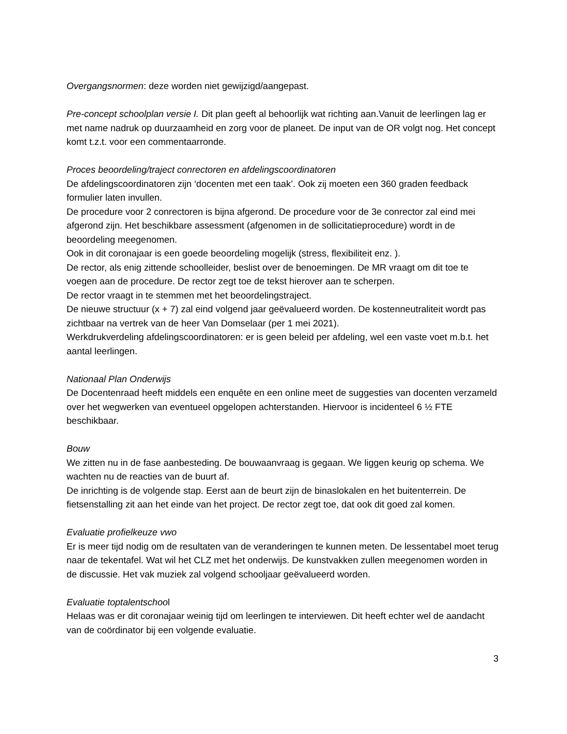Overgangsnormen: deze worden niet gewijzigd/aangepast.
Pre-concept schoolplan versie I. Dit plan geeft al behoorlijk wat richting aan.Vanuit de leerlingen lag er met name nadruk op duurzaamheid en zorg voor de planeet. De input van de OR volgt nog. Het concept komt t.z.t. voor een commentaarronde.
Proces beoordeling/traject conrectoren en afdelingscoordinatoren
De afdelingscoordinatoren zijn ‘docenten met een taak’. Ook zij moeten een 360 graden feedback formulier laten invullen.
De procedure voor 2 conrectoren is bijna afgerond. De procedure voor de 3e conrector zal eind mei afgerond zijn. Het beschikbare assessment (afgenomen in de sollicitatieprocedure) wordt in de beoordeling meegenomen.
Ook in dit coronajaar is een goede beoordeling mogelijk (stress, flexibiliteit enz. ).
De rector, als enig zittende schoolleider, beslist over de benoemingen. De MR vraagt om dit toe te voegen aan de procedure. De rector zegt toe de tekst hierover aan te scherpen.
De rector vraagt in te stemmen met het beoordelingstraject.
De nieuwe structuur (x + 7) zal eind volgend jaar geëvalueerd worden. De kostenneutraliteit wordt pas zichtbaar na vertrek van de heer Van Domselaar (per 1 mei 2021).
Werkdrukverdeling afdelingscoordinatoren: er is geen beleid per afdeling, wel een vaste voet m.b.t. het aantal leerlingen.
Nationaal Plan Onderwijs
De Docentenraad heeft middels een enquête en een online meet de suggesties van docenten verzameld over het wegwerken van eventueel opgelopen achterstanden. Hiervoor is incidenteel 6 ½ FTE beschikbaar.
Bouw
We zitten nu in de fase aanbesteding. De bouwaanvraag is gegaan. We liggen keurig op schema. We wachten nu de reacties van de buurt af.
De inrichting is de volgende stap. Eerst aan de beurt zijn de binaslokalen en het buitenterrein. De fietsenstalling zit aan het einde van het project. De rector zegt toe, dat ook dit goed zal komen.
Evaluatie profielkeuze vwo
Er is meer tijd nodig om de resultaten van de veranderingen te kunnen meten. De lessentabel moet terug naar de tekentafel. Wat wil het CLZ met het onderwijs. De kunstvakken zullen meegenomen worden in de discussie. Het vak muziek zal volgend schooljaar geëvalueerd worden.
Evaluatie toptalentschool
Helaas was er dit coronajaar weinig tijd om leerlingen te interviewen. Dit heeft echter wel de aandacht van de coördinator bij een volgende evaluatie.
3